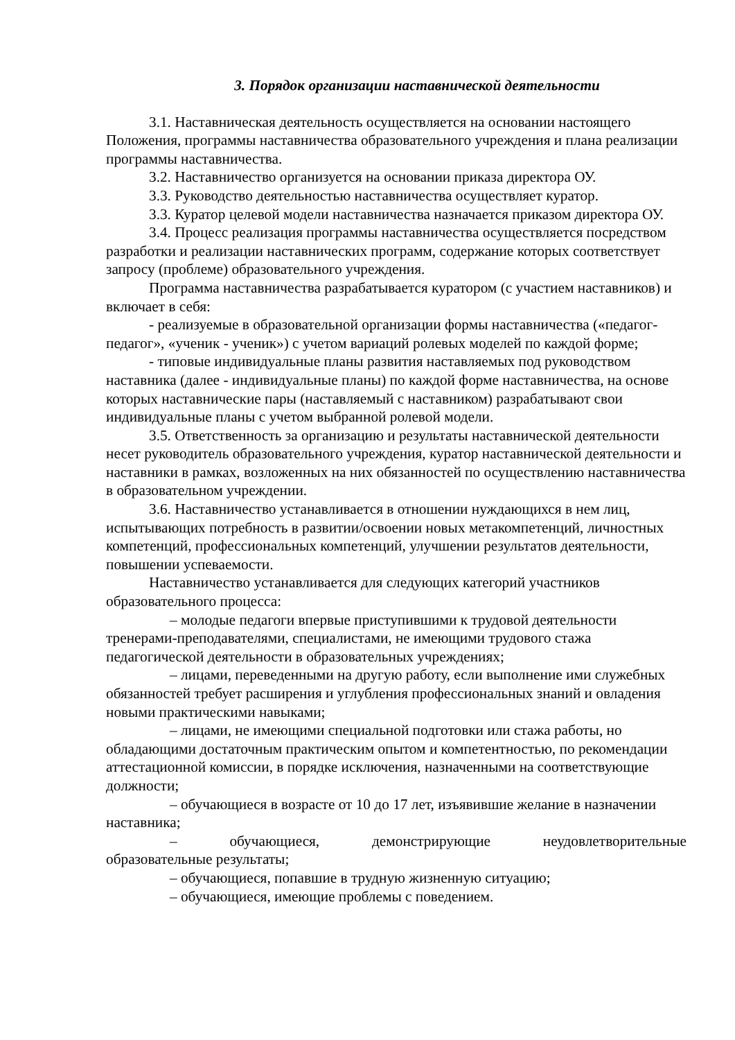3. Порядок организации наставнической деятельности
3.1. Наставническая деятельность осуществляется на основании настоящего Положения, программы наставничества образовательного учреждения и плана реализации программы наставничества.
3.2. Наставничество организуется на основании приказа директора ОУ.
3.3. Руководство деятельностью наставничества осуществляет куратор.
3.3. Куратор целевой модели наставничества назначается приказом директора ОУ.
3.4. Процесс реализация программы наставничества осуществляется посредством разработки и реализации наставнических программ, содержание которых соответствует запросу (проблеме) образовательного учреждения.
Программа наставничества разрабатывается куратором (с участием наставников) и включает в себя:
- реализуемые в образовательной организации формы наставничества («педагог-педагог», «ученик - ученик») с учетом вариаций ролевых моделей по каждой форме;
- типовые индивидуальные планы развития наставляемых под руководством наставника (далее - индивидуальные планы) по каждой форме наставничества, на основе которых наставнические пары (наставляемый с наставником) разрабатывают свои индивидуальные планы с учетом выбранной ролевой модели.
3.5. Ответственность за организацию и результаты наставнической деятельности несет руководитель образовательного учреждения, куратор наставнической деятельности и наставники в рамках, возложенных на них обязанностей по осуществлению наставничества в образовательном учреждении.
3.6. Наставничество устанавливается в отношении нуждающихся в нем лиц, испытывающих потребность в развитии/освоении новых метакомпетенций, личностных компетенций, профессиональных компетенций, улучшении результатов деятельности, повышении успеваемости.
Наставничество устанавливается для следующих категорий участников образовательного процесса:
– молодые педагоги впервые приступившими к трудовой деятельности тренерами-преподавателями, специалистами, не имеющими трудового стажа педагогической деятельности в образовательных учреждениях;
– лицами, переведенными на другую работу, если выполнение ими служебных обязанностей требует расширения и углубления профессиональных знаний и овладения новыми практическими навыками;
– лицами, не имеющими специальной подготовки или стажа работы, но обладающими достаточным практическим опытом и компетентностью, по рекомендации аттестационной комиссии, в порядке исключения, назначенными на соответствующие должности;
– обучающиеся в возрасте от 10 до 17 лет, изъявившие желание в назначении наставника;
– обучающиеся, демонстрирующие неудовлетворительные
образовательные результаты;
– обучающиеся, попавшие в трудную жизненную ситуацию;
– обучающиеся, имеющие проблемы с поведением.